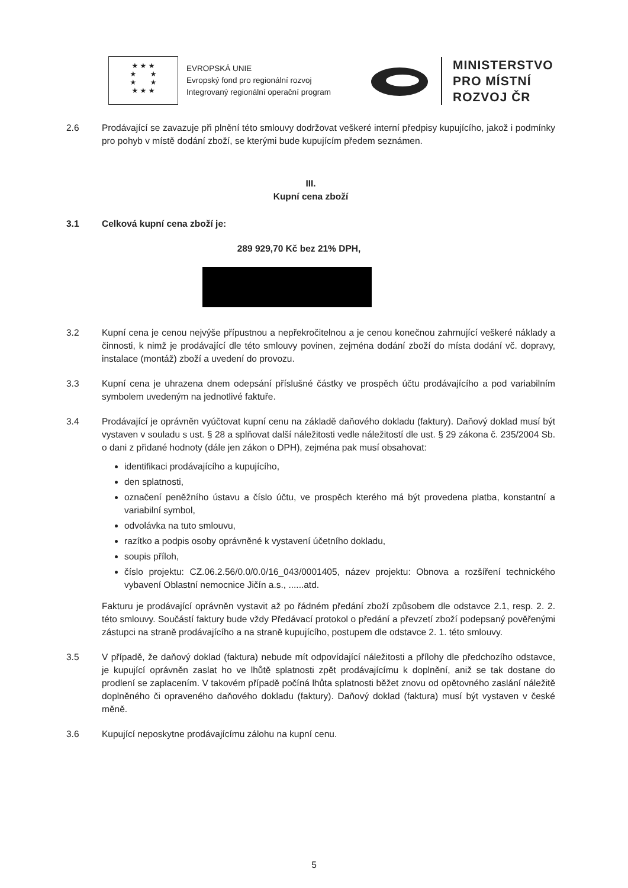★ ★ ★
★ ★
★ ★
★ ★ ★
EVROPSKÁ UNIE
Evropský fond pro regionální rozvoj
Integrovaný regionální operační program
MINISTERSTVO
PRO MÍSTNÍ
ROZVOJ ČR
2.6 Prodávající se zavazuje při plnění této smlouvy dodržovat veškeré interní předpisy kupujícího, jakož i podmínky pro pohyb v místě dodání zboží, se kterými bude kupujícím předem seznámen.
III.
Kupní cena zboží
3.1 Celková kupní cena zboží je:
289 929,70 Kč bez 21% DPH,
3.2 Kupní cena je cenou nejvýše přípustnou a nepřekročitelnou a je cenou konečnou zahrnující veškeré náklady a činnosti, k nimž je prodávající dle této smlouvy povinen, zejména dodání zboží do místa dodání vč. dopravy, instalace (montáž) zboží a uvedení do provozu.
3.3 Kupní cena je uhrazena dnem odepsání příslušné částky ve prospěch účtu prodávajícího a pod variabilním symbolem uvedeným na jednotlivé faktuře.
3.4 Prodávající je oprávněn vyúčtovat kupní cenu na základě daňového dokladu (faktury). Daňový doklad musí být vystaven v souladu s ust. § 28 a splňovat další náležitosti vedle náležitostí dle ust. § 29 zákona č. 235/2004 Sb. o dani z přidané hodnoty (dále jen zákon o DPH), zejména pak musí obsahovat:
identifikaci prodávajícího a kupujícího,
den splatnosti,
označení peněžního ústavu a číslo účtu, ve prospěch kterého má být provedena platba, konstantní a variabilní symbol,
odvolávka na tuto smlouvu,
razítko a podpis osoby oprávněné k vystavení účetního dokladu,
soupis příloh,
číslo projektu: CZ.06.2.56/0.0/0.0/16_043/0001405, název projektu: Obnova a rozšíření technického vybavení Oblastní nemocnice Jičín a.s., ......atd.
Fakturu je prodávající oprávněn vystavit až po řádném předání zboží způsobem dle odstavce 2.1, resp. 2. 2. této smlouvy. Součástí faktury bude vždy Předávací protokol o předání a převzetí zboží podepsaný pověřenými zástupci na straně prodávajícího a na straně kupujícího, postupem dle odstavce 2. 1. této smlouvy.
3.5 V případě, že daňový doklad (faktura) nebude mít odpovídající náležitosti a přílohy dle předchozího odstavce, je kupující oprávněn zaslat ho ve lhůtě splatnosti zpět prodávajícímu k doplnění, aniž se tak dostane do prodlení se zaplacením. V takovém případě počíná lhůta splatnosti běžet znovu od opětovného zaslání náležitě doplněného či opraveného daňového dokladu (faktury). Daňový doklad (faktura) musí být vystaven v české měně.
3.6 Kupující neposkytne prodávajícímu zálohu na kupní cenu.
5